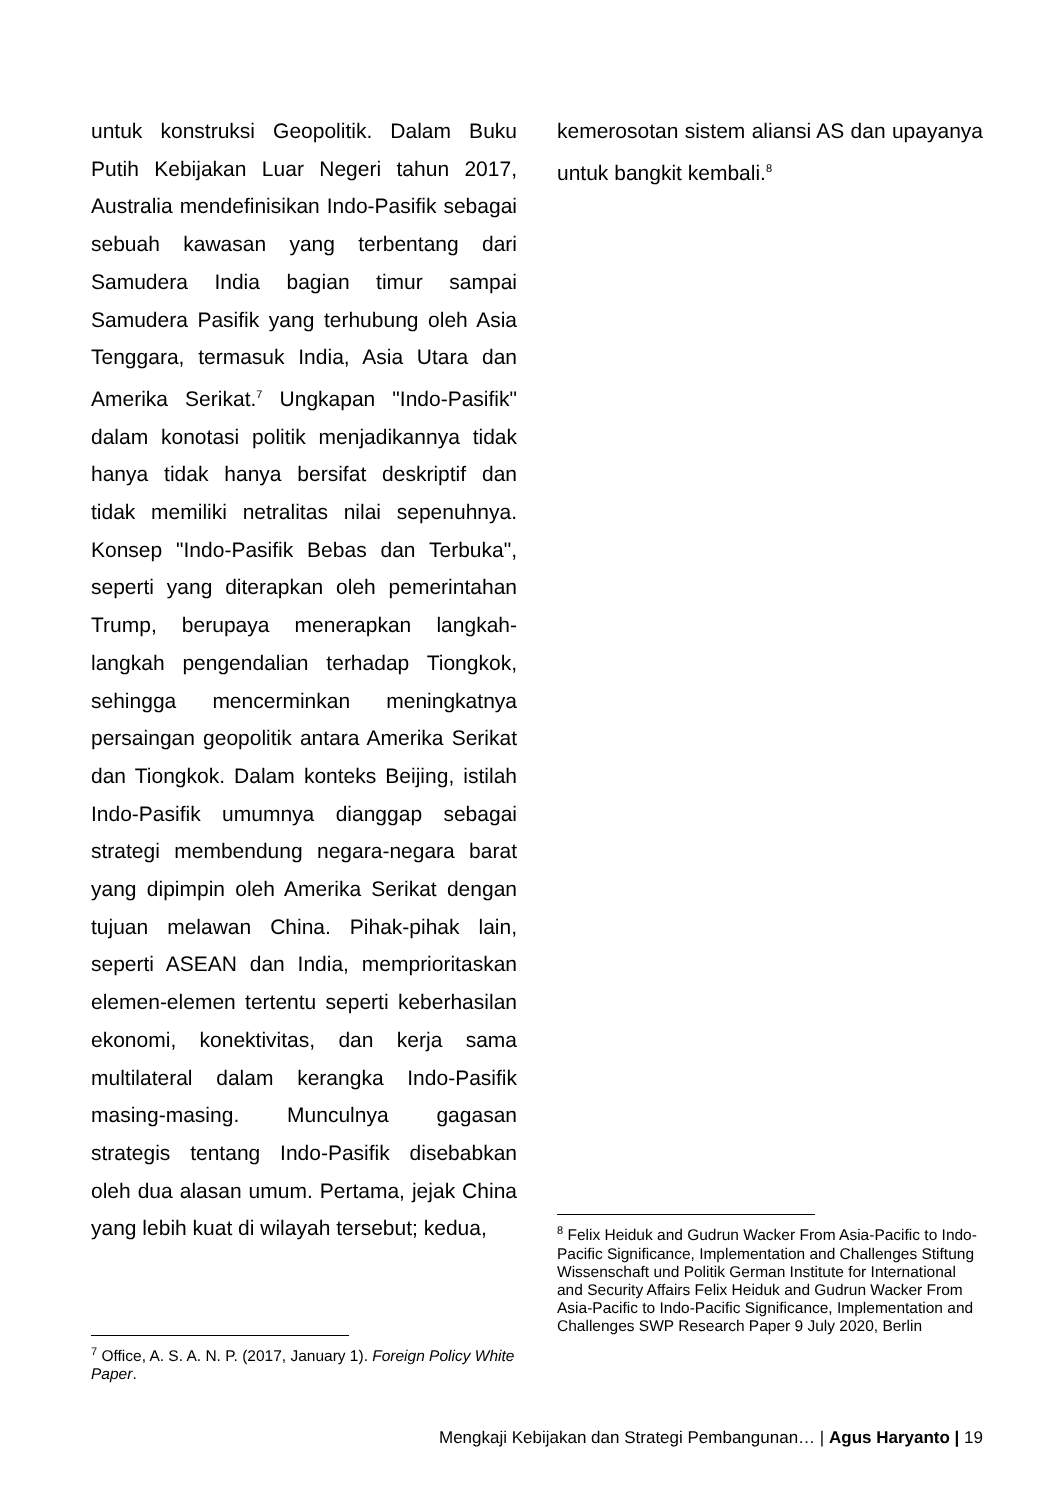untuk konstruksi Geopolitik. Dalam Buku Putih Kebijakan Luar Negeri tahun 2017, Australia mendefinisikan Indo-Pasifik sebagai sebuah kawasan yang terbentang dari Samudera India bagian timur sampai Samudera Pasifik yang terhubung oleh Asia Tenggara, termasuk India, Asia Utara dan Amerika Serikat.<sup>7</sup> Ungkapan "Indo-Pasifik" dalam konotasi politik menjadikannya tidak hanya tidak hanya bersifat deskriptif dan tidak memiliki netralitas nilai sepenuhnya. Konsep "Indo-Pasifik Bebas dan Terbuka", seperti yang diterapkan oleh pemerintahan Trump, berupaya menerapkan langkah-langkah pengendalian terhadap Tiongkok, sehingga mencerminkan meningkatnya persaingan geopolitik antara Amerika Serikat dan Tiongkok. Dalam konteks Beijing, istilah Indo-Pasifik umumnya dianggap sebagai strategi membendung negara-negara barat yang dipimpin oleh Amerika Serikat dengan tujuan melawan China. Pihak-pihak lain, seperti ASEAN dan India, memprioritaskan elemen-elemen tertentu seperti keberhasilan ekonomi, konektivitas, dan kerja sama multilateral dalam kerangka Indo-Pasifik masing-masing. Munculnya gagasan strategis tentang Indo-Pasifik disebabkan oleh dua alasan umum. Pertama, jejak China yang lebih kuat di wilayah tersebut; kedua,
<sup>7</sup> Office, A. S. A. N. P. (2017, January 1). Foreign Policy White Paper.
kemerosotan sistem aliansi AS dan upayanya untuk bangkit kembali.<sup>8</sup>
<sup>8</sup> Felix Heiduk and Gudrun Wacker From Asia-Pacific to Indo-Pacific Significance, Implementation and Challenges Stiftung Wissenschaft und Politik German Institute for International and Security Affairs Felix Heiduk and Gudrun Wacker From Asia-Pacific to Indo-Pacific Significance, Implementation and Challenges SWP Research Paper 9 July 2020, Berlin
Mengkaji Kebijakan dan Strategi Pembangunan… | Agus Haryanto | 19